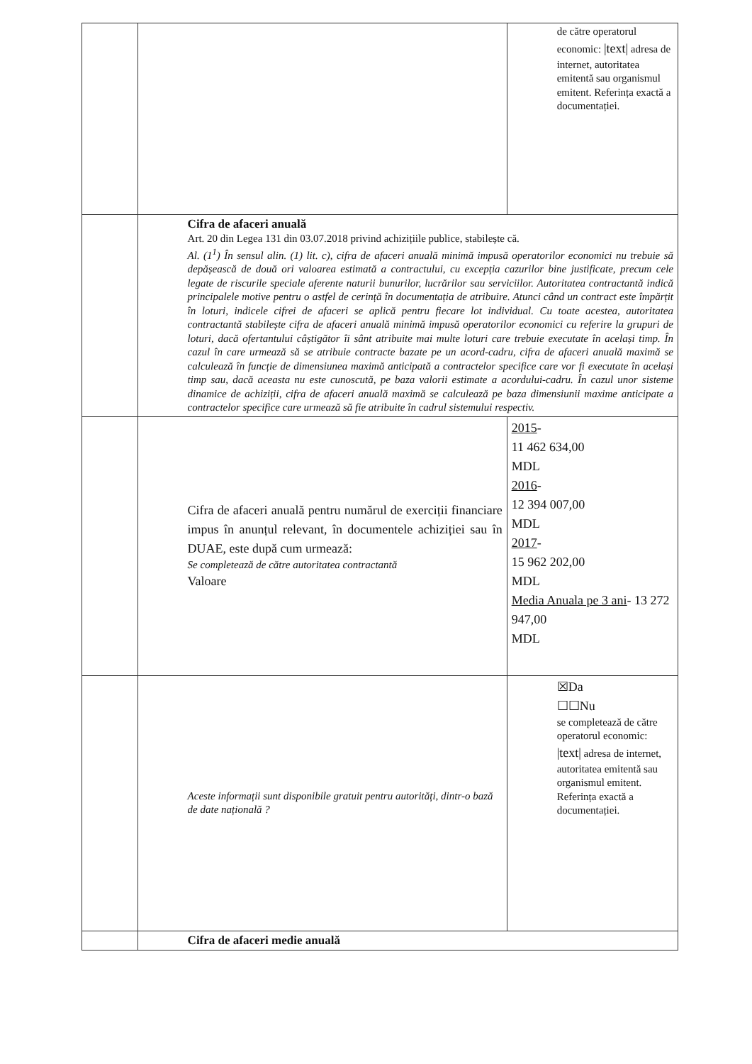| | | de către operatorul economic: /text/ adresa de internet, autoritatea emitentă sau organismul emitent. Referința exactă a documentației. |
| | Cifra de afaceri anuală Art. 20 din Legea 131 din 03.07.2018 privind achizițiile publice, stabilește că. Al. (1<sup>1</sup>) În sensul alin. (1) lit. c), cifra de afaceri anuală minimă impusă operatorilor economici nu trebuie să depășească de două ori valoarea estimată a contractului, cu excepția cazurilor bine justificate, precum cele legate de riscurile speciale aferente naturii bunurilor, lucrărilor sau serviciilor. Autoritatea contractantă indică principalele motive pentru o astfel de cerință în documentația de atribuire. Atunci când un contract este împărțit în loturi, indicele cifrei de afaceri se aplică pentru fiecare lot individual. Cu toate acestea, autoritatea contractantă stabilește cifra de afaceri anuală minimă impusă operatorilor economici cu referire la grupuri de loturi, dacă ofertantului câștigător îi sânt atribuite mai multe loturi care trebuie executate în același timp. În cazul în care urmează să se atribuie contracte bazate pe un acord-cadru, cifra de afaceri anuală maximă se calculează în funcție de dimensiunea maximă anticipată a contractelor specifice care vor fi executate în același timp sau, dacă aceasta nu este cunoscută, pe baza valorii estimate a acordului-cadru. În cazul unor sisteme dinamice de achiziții, cifra de afaceri anuală maximă se calculează pe baza dimensiunii maxime anticipate a contractelor specifice care urmează să fie atribuite în cadrul sistemului respectiv. | |
| | Cifra de afaceri anuală pentru numărul de exerciții financiare impus în anunțul relevant, în documentele achiziției sau în DUAE, este după cum urmează: Se completează de către autoritatea contractantă Valoare | 2015 - 11 462 634,00 MDL 2016 - 12 394 007,00 MDL 2017 - 15 962 202,00 MDL Media Anuala pe 3 ani - 13 272 947,00 MDL |
| | Aceste informații sunt disponibile gratuit pentru autorități, dintr-o bază de date națională ? | ☒Da ☐☐Nu se completează de către operatorul economic: /text/ adresa de internet, autoritatea emitentă sau organismul emitent. Referința exactă a documentației. |
| | Cifra de afaceri medie anuală | |